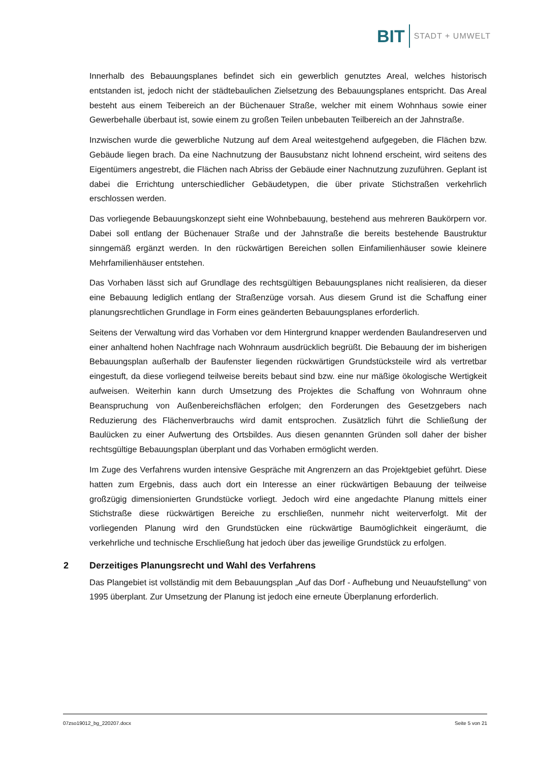BIT STADT + UMWELT
Innerhalb des Bebauungsplanes befindet sich ein gewerblich genutztes Areal, welches historisch entstanden ist, jedoch nicht der städtebaulichen Zielsetzung des Bebauungsplanes entspricht. Das Areal besteht aus einem Teibereich an der Büchenauer Straße, welcher mit einem Wohnhaus sowie einer Gewerbehalle überbaut ist, sowie einem zu großen Teilen unbebauten Teilbereich an der Jahnstraße.
Inzwischen wurde die gewerbliche Nutzung auf dem Areal weitestgehend aufgegeben, die Flächen bzw. Gebäude liegen brach. Da eine Nachnutzung der Bausubstanz nicht lohnend erscheint, wird seitens des Eigentümers angestrebt, die Flächen nach Abriss der Gebäude einer Nachnutzung zuzuführen. Geplant ist dabei die Errichtung unterschiedlicher Gebäudetypen, die über private Stichstraßen verkehrlich erschlossen werden.
Das vorliegende Bebauungskonzept sieht eine Wohnbebauung, bestehend aus mehreren Baukörpern vor. Dabei soll entlang der Büchenauer Straße und der Jahnstraße die bereits bestehende Baustruktur sinngemäß ergänzt werden. In den rückwärtigen Bereichen sollen Einfamilienhäuser sowie kleinere Mehrfamilienhäuser entstehen.
Das Vorhaben lässt sich auf Grundlage des rechtsgültigen Bebauungsplanes nicht realisieren, da dieser eine Bebauung lediglich entlang der Straßenzüge vorsah. Aus diesem Grund ist die Schaffung einer planungsrechtlichen Grundlage in Form eines geänderten Bebauungsplanes erforderlich.
Seitens der Verwaltung wird das Vorhaben vor dem Hintergrund knapper werdenden Baulandreserven und einer anhaltend hohen Nachfrage nach Wohnraum ausdrücklich begrüßt. Die Bebauung der im bisherigen Bebauungsplan außerhalb der Baufenster liegenden rückwärtigen Grundstücksteile wird als vertretbar eingestuft, da diese vorliegend teilweise bereits bebaut sind bzw. eine nur mäßige ökologische Wertigkeit aufweisen. Weiterhin kann durch Umsetzung des Projektes die Schaffung von Wohnraum ohne Beanspruchung von Außenbereichsflächen erfolgen; den Forderungen des Gesetzgebers nach Reduzierung des Flächenverbrauchs wird damit entsprochen. Zusätzlich führt die Schließung der Baulücken zu einer Aufwertung des Ortsbildes. Aus diesen genannten Gründen soll daher der bisher rechtsgültige Bebauungsplan überplant und das Vorhaben ermöglicht werden.
Im Zuge des Verfahrens wurden intensive Gespräche mit Angrenzern an das Projektgebiet geführt. Diese hatten zum Ergebnis, dass auch dort ein Interesse an einer rückwärtigen Bebauung der teilweise großzügig dimensionierten Grundstücke vorliegt. Jedoch wird eine angedachte Planung mittels einer Stichstraße diese rückwärtigen Bereiche zu erschließen, nunmehr nicht weiterverfolgt. Mit der vorliegenden Planung wird den Grundstücken eine rückwärtige Baumöglichkeit eingeräumt, die verkehrliche und technische Erschließung hat jedoch über das jeweilige Grundstück zu erfolgen.
2 Derzeitiges Planungsrecht und Wahl des Verfahrens
Das Plangebiet ist vollständig mit dem Bebauungsplan „Auf das Dorf - Aufhebung und Neuaufstellung“ von 1995 überplant. Zur Umsetzung der Planung ist jedoch eine erneute Überplanung erforderlich.
07zso19012_bg_220207.docx Seite 5 von 21